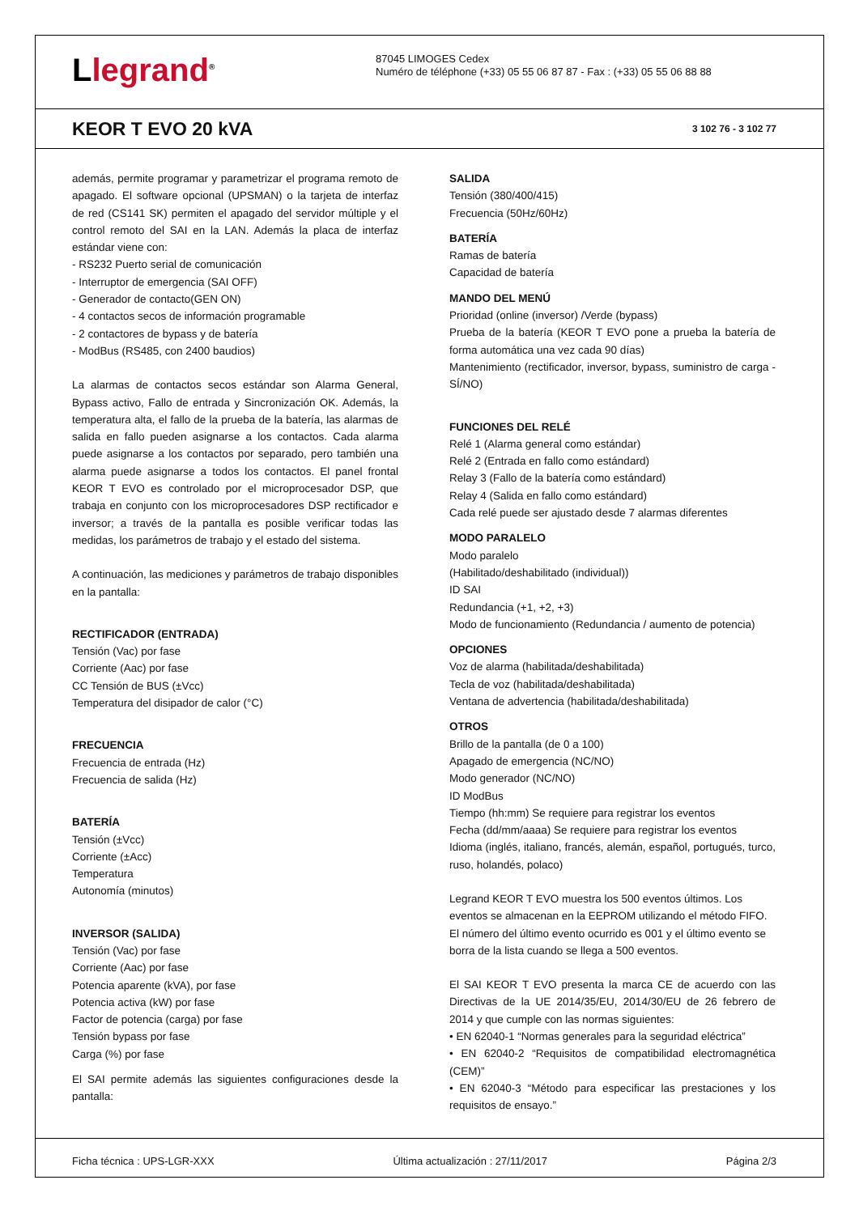Llegrand<sup>®</sup>
87045 LIMOGES Cedex
Numéro de téléphone (+33) 05 55 06 87 87 - Fax : (+33) 05 55 06 88 88
KEOR T EVO 20 kVA
3 102 76 - 3 102 77
además, permite programar y parametrizar el programa remoto de apagado. El software opcional (UPSMAN) o la tarjeta de interfaz de red (CS141 SK) permiten el apagado del servidor múltiple y el control remoto del SAI en la LAN. Además la placa de interfaz estándar viene con:
- RS232 Puerto serial de comunicación
- Interruptor de emergencia (SAI OFF)
- Generador de contacto(GEN ON)
- 4 contactos secos de información programable
- 2 contactores de bypass y de batería
- ModBus (RS485, con 2400 baudios)
La alarmas de contactos secos estándar son Alarma General, Bypass activo, Fallo de entrada y Sincronización OK. Además, la temperatura alta, el fallo de la prueba de la batería, las alarmas de salida en fallo pueden asignarse a los contactos. Cada alarma puede asignarse a los contactos por separado, pero también una alarma puede asignarse a todos los contactos. El panel frontal KEOR T EVO es controlado por el microprocesador DSP, que trabaja en conjunto con los microprocesadores DSP rectificador e inversor; a través de la pantalla es posible verificar todas las medidas, los parámetros de trabajo y el estado del sistema.
A continuación, las mediciones y parámetros de trabajo disponibles en la pantalla:
RECTIFICADOR (ENTRADA)
Tensión (Vac) por fase
Corriente (Aac) por fase
CC Tensión de BUS (±Vcc)
Temperatura del disipador de calor (°C)
FRECUENCIA
Frecuencia de entrada (Hz)
Frecuencia de salida (Hz)
BATERÍA
Tensión (±Vcc)
Corriente (±Acc)
Temperatura
Autonomía (minutos)
INVERSOR (SALIDA)
Tensión (Vac) por fase
Corriente (Aac) por fase
Potencia aparente (kVA), por fase
Potencia activa (kW) por fase
Factor de potencia (carga) por fase
Tensión bypass por fase
Carga (%) por fase
El SAI permite además las siguientes configuraciones desde la pantalla:
SALIDA
Tensión (380/400/415)
Frecuencia (50Hz/60Hz)
BATERÍA
Ramas de batería
Capacidad de batería
MANDO DEL MENÚ
Prioridad (online (inversor) /Verde (bypass)
Prueba de la batería (KEOR T EVO pone a prueba la batería de forma automática una vez cada 90 días)
Mantenimiento (rectificador, inversor, bypass, suministro de carga - SÍ/NO)
FUNCIONES DEL RELÉ
Relé 1 (Alarma general como estándar)
Relé 2 (Entrada en fallo como estándard)
Relay 3 (Fallo de la batería como estándard)
Relay 4 (Salida en fallo como estándard)
Cada relé puede ser ajustado desde 7 alarmas diferentes
MODO PARALELO
Modo paralelo
(Habilitado/deshabilitado (individual))
ID SAI
Redundancia (+1, +2, +3)
Modo de funcionamiento (Redundancia / aumento de potencia)
OPCIONES
Voz de alarma (habilitada/deshabilitada)
Tecla de voz (habilitada/deshabilitada)
Ventana de advertencia (habilitada/deshabilitada)
OTROS
Brillo de la pantalla (de 0 a 100)
Apagado de emergencia (NC/NO)
Modo generador (NC/NO)
ID ModBus
Tiempo (hh:mm) Se requiere para registrar los eventos
Fecha (dd/mm/aaaa) Se requiere para registrar los eventos
Idioma (inglés, italiano, francés, alemán, español, portugués, turco, ruso, holandés, polaco)
Legrand KEOR T EVO muestra los 500 eventos últimos. Los eventos se almacenan en la EEPROM utilizando el método FIFO. El número del último evento ocurrido es 001 y el último evento se borra de la lista cuando se llega a 500 eventos.
El SAI KEOR T EVO presenta la marca CE de acuerdo con las Directivas de la UE 2014/35/EU, 2014/30/EU de 26 febrero de 2014 y que cumple con las normas siguientes:
• EN 62040-1 “Normas generales para la seguridad eléctrica”
• EN 62040-2 “Requisitos de compatibilidad electromagnética (CEM)”
• EN 62040-3 “Método para especificar las prestaciones y los requisitos de ensayo.”
Ficha técnica : UPS-LGR-XXX Última actualización : 27/11/2017 Página 2/3